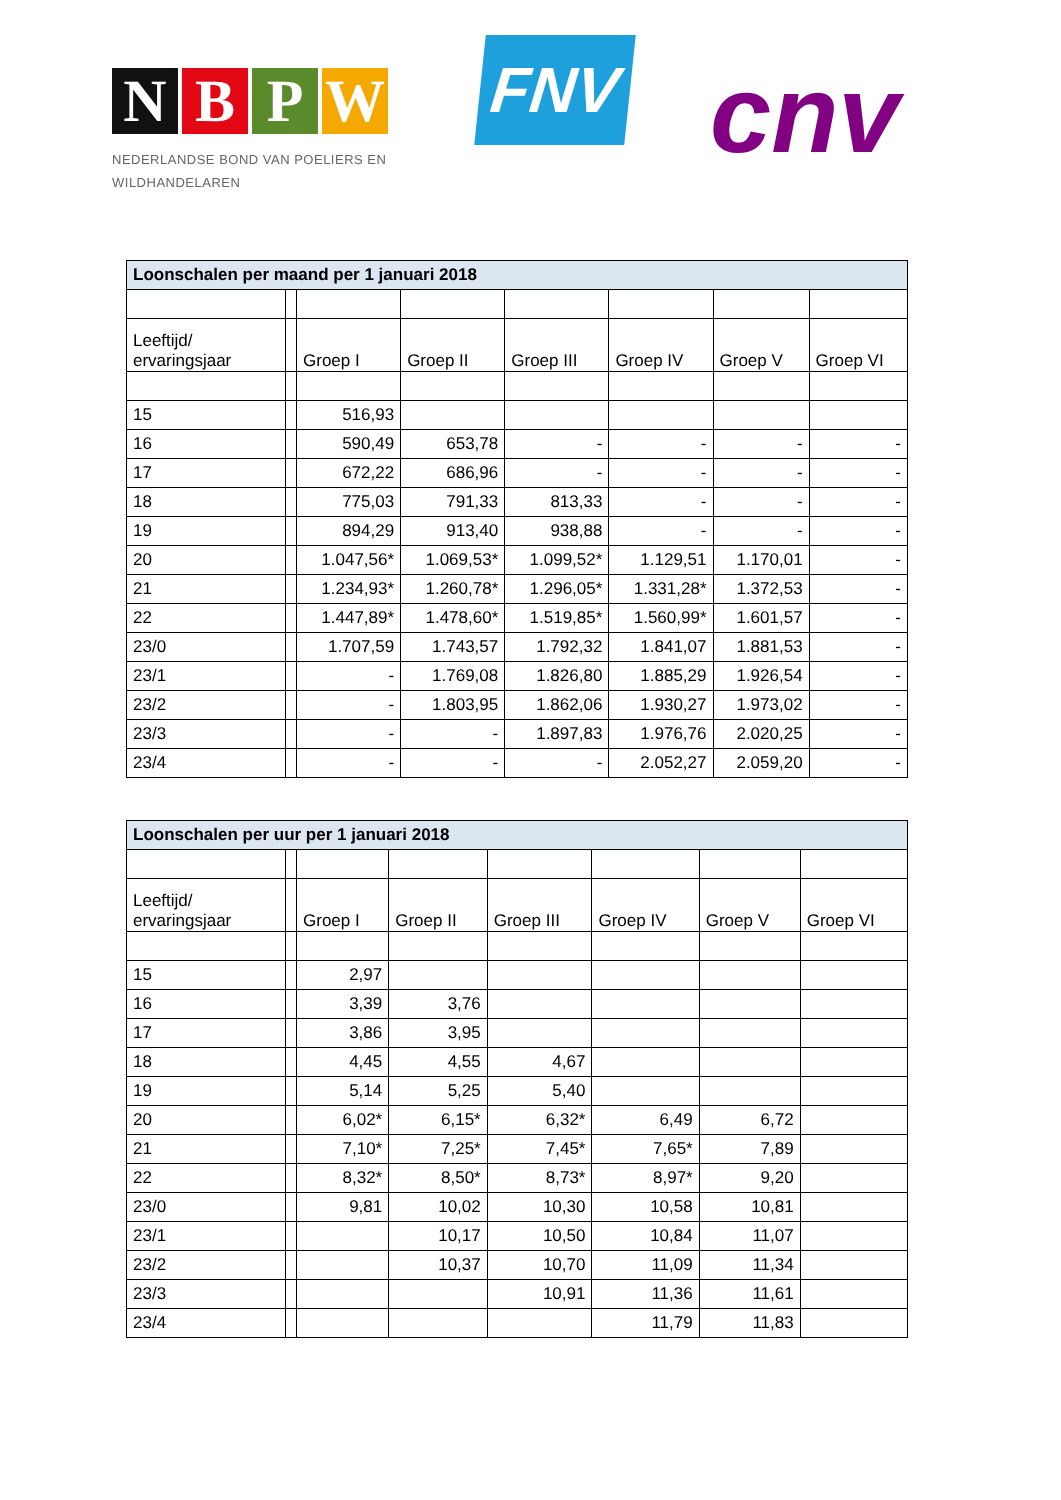NBPW
NEDERLANDSE BOND VAN POELIERS EN
WILDHANDELAREN
FNV cnv
| Loonschalen per maand per 1 januari 2018 | | | | | | | |
| Leeftijd/ ervaringsjaar | | Groep I | Groep II | Groep III | Groep IV | Groep V | Groep VI |
| 15 | | 516,93 | | | | | |
| 16 | | 590,49 | 653,78 | - | - | - | - |
| 17 | | 672,22 | 686,96 | - | - | - | - |
| 18 | | 775,03 | 791,33 | 813,33 | - | - | - |
| 19 | | 894,29 | 913,40 | 938,88 | - | - | - |
| 20 | | 1.047,56* | 1.069,53* | 1.099,52* | 1.129,51 | 1.170,01 | - |
| 21 | | 1.234,93* | 1.260,78* | 1.296,05* | 1.331,28* | 1.372,53 | - |
| 22 | | 1.447,89* | 1.478,60* | 1.519,85* | 1.560,99* | 1.601,57 | - |
| 23/0 | | 1.707,59 | 1.743,57 | 1.792,32 | 1.841,07 | 1.881,53 | - |
| 23/1 | | - | 1.769,08 | 1.826,80 | 1.885,29 | 1.926,54 | - |
| 23/2 | | - | 1.803,95 | 1.862,06 | 1.930,27 | 1.973,02 | - |
| 23/3 | | - | - | 1.897,83 | 1.976,76 | 2.020,25 | - |
| 23/4 | | - | - | - | 2.052,27 | 2.059,20 | - |
| Loonschalen per uur per 1 januari 2018 | | | | | | | |
| Leeftijd/ ervaringsjaar | | Groep I | Groep II | Groep III | Groep IV | Groep V | Groep VI |
| 15 | | 2,97 | | | | | |
| 16 | | 3,39 | 3,76 | | | | |
| 17 | | 3,86 | 3,95 | | | | |
| 18 | | 4,45 | 4,55 | 4,67 | | | |
| 19 | | 5,14 | 5,25 | 5,40 | | | |
| 20 | | 6,02* | 6,15* | 6,32* | 6,49 | 6,72 | |
| 21 | | 7,10* | 7,25* | 7,45* | 7,65* | 7,89 | |
| 22 | | 8,32* | 8,50* | 8,73* | 8,97* | 9,20 | |
| 23/0 | | 9,81 | 10,02 | 10,30 | 10,58 | 10,81 | |
| 23/1 | | | 10,17 | 10,50 | 10,84 | 11,07 | |
| 23/2 | | | 10,37 | 10,70 | 11,09 | 11,34 | |
| 23/3 | | | | 10,91 | 11,36 | 11,61 | |
| 23/4 | | | | | 11,79 | 11,83 | |